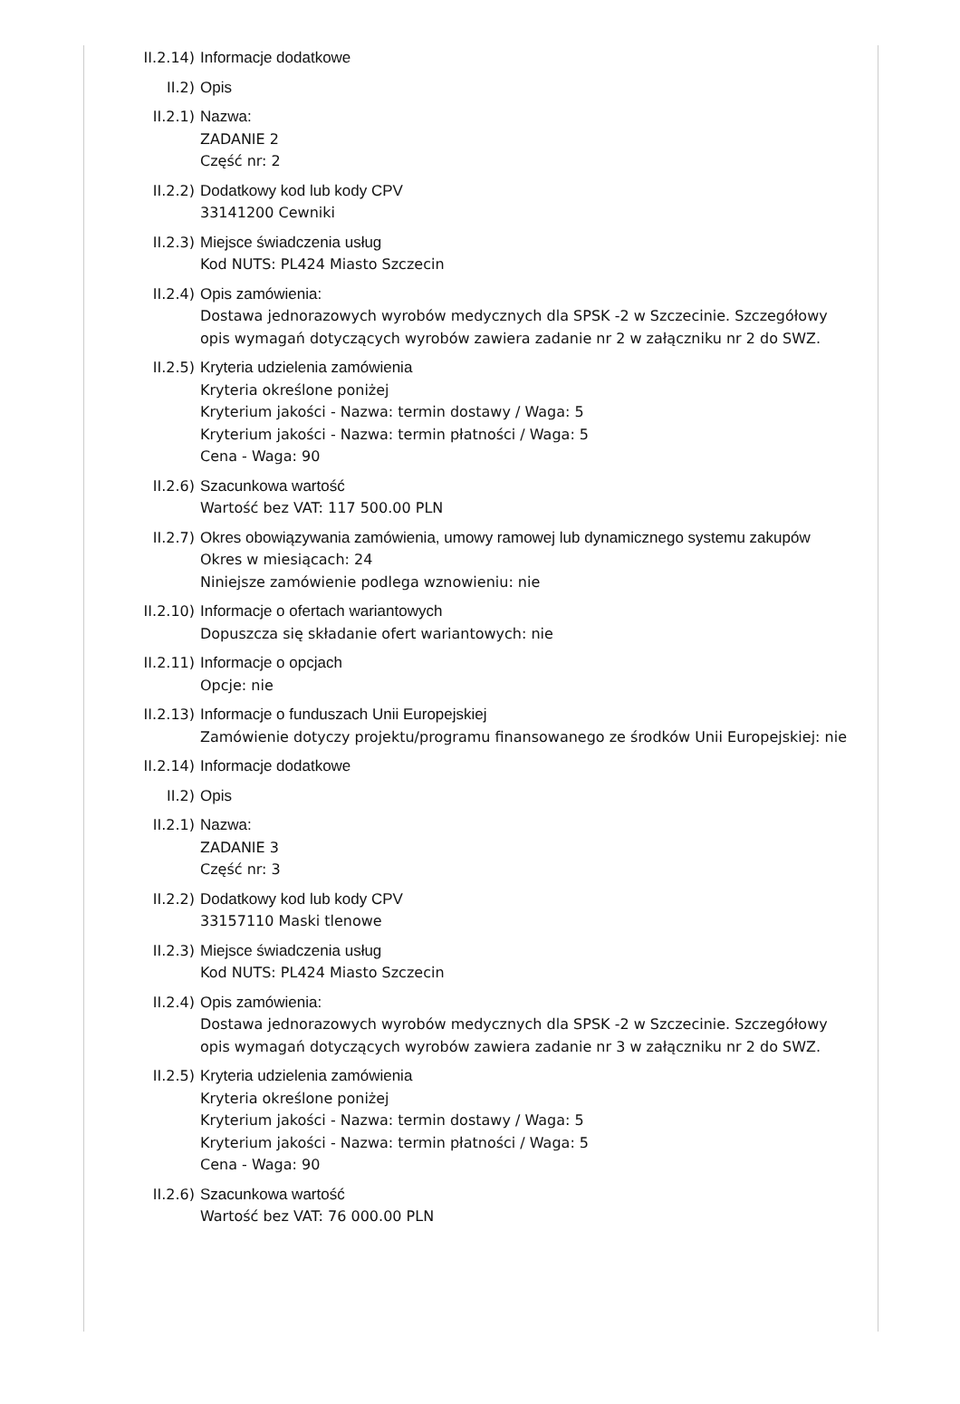II.2.14) Informacje dodatkowe
II.2) Opis
II.2.1) Nazwa:
ZADANIE 2
Część nr: 2
II.2.2) Dodatkowy kod lub kody CPV
33141200 Cewniki
II.2.3) Miejsce świadczenia usług
Kod NUTS: PL424 Miasto Szczecin
II.2.4) Opis zamówienia:
Dostawa jednorazowych wyrobów medycznych dla SPSK -2 w Szczecinie. Szczegółowy opis wymagań dotyczących wyrobów zawiera zadanie nr 2 w załączniku nr 2 do SWZ.
II.2.5) Kryteria udzielenia zamówienia
Kryteria określone poniżej
Kryterium jakości - Nazwa: termin dostawy / Waga: 5
Kryterium jakości - Nazwa: termin płatności / Waga: 5
Cena - Waga: 90
II.2.6) Szacunkowa wartość
Wartość bez VAT: 117 500.00 PLN
II.2.7) Okres obowiązywania zamówienia, umowy ramowej lub dynamicznego systemu zakupów
Okres w miesiącach: 24
Niniejsze zamówienie podlega wznowieniu: nie
II.2.10) Informacje o ofertach wariantowych
Dopuszcza się składanie ofert wariantowych: nie
II.2.11) Informacje o opcjach
Opcje: nie
II.2.13) Informacje o funduszach Unii Europejskiej
Zamówienie dotyczy projektu/programu finansowanego ze środków Unii Europejskiej: nie
II.2.14) Informacje dodatkowe
II.2) Opis
II.2.1) Nazwa:
ZADANIE 3
Część nr: 3
II.2.2) Dodatkowy kod lub kody CPV
33157110 Maski tlenowe
II.2.3) Miejsce świadczenia usług
Kod NUTS: PL424 Miasto Szczecin
II.2.4) Opis zamówienia:
Dostawa jednorazowych wyrobów medycznych dla SPSK -2 w Szczecinie. Szczegółowy opis wymagań dotyczących wyrobów zawiera zadanie nr 3 w załączniku nr 2 do SWZ.
II.2.5) Kryteria udzielenia zamówienia
Kryteria określone poniżej
Kryterium jakości - Nazwa: termin dostawy / Waga: 5
Kryterium jakości - Nazwa: termin płatności / Waga: 5
Cena - Waga: 90
II.2.6) Szacunkowa wartość
Wartość bez VAT: 76 000.00 PLN